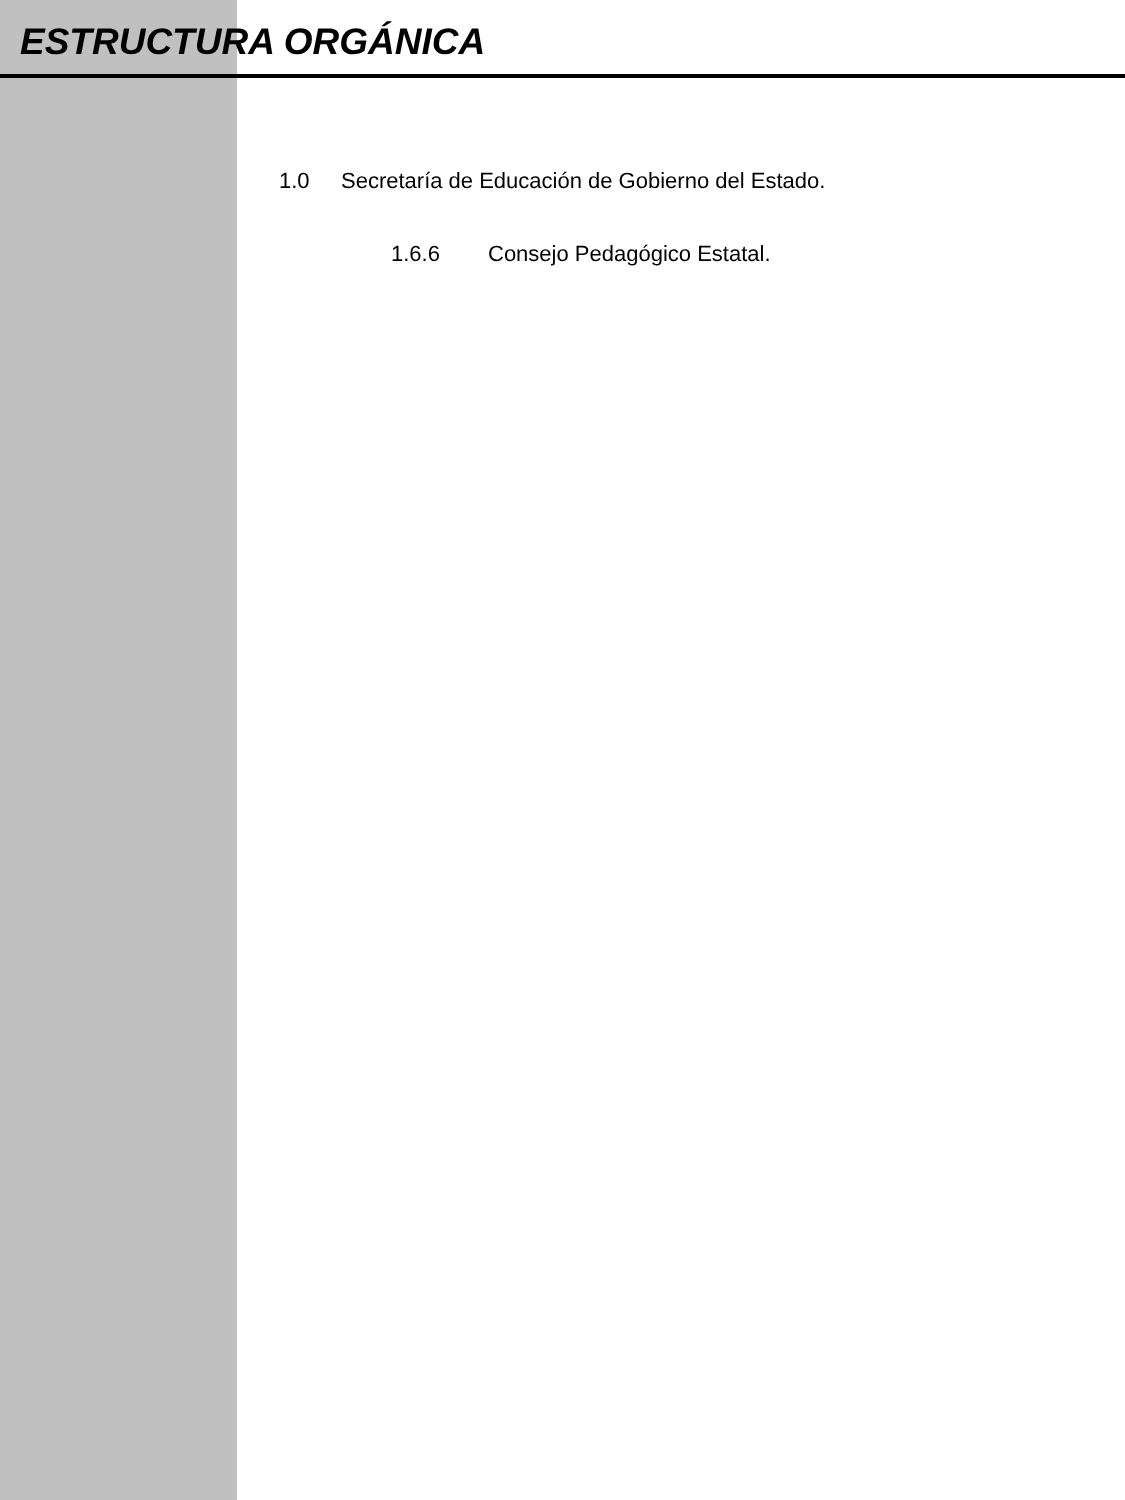ESTRUCTURA ORGÁNICA
1.0 Secretaría de Educación de Gobierno del Estado.
1.6.6 Consejo Pedagógico Estatal.